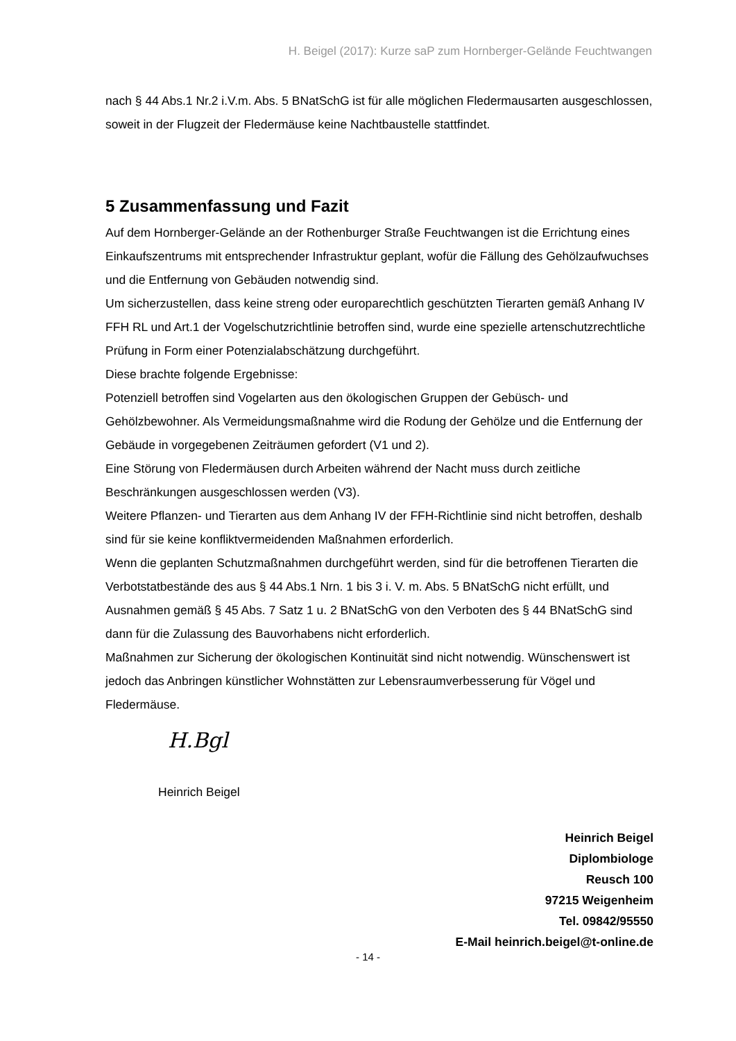H. Beigel (2017): Kurze saP zum Hornberger-Gelände Feuchtwangen
nach § 44 Abs.1 Nr.2 i.V.m. Abs. 5 BNatSchG ist für alle möglichen Fledermausarten ausgeschlossen, soweit in der Flugzeit der Fledermäuse keine Nachtbaustelle stattfindet.
5 Zusammenfassung und Fazit
Auf dem Hornberger-Gelände an der Rothenburger Straße Feuchtwangen ist die Errichtung eines Einkaufszentrums mit entsprechender Infrastruktur geplant, wofür die Fällung des Gehölzaufwuchses und die Entfernung von Gebäuden notwendig sind.
Um sicherzustellen, dass keine streng oder europarechtlich geschützten Tierarten gemäß Anhang IV FFH RL und Art.1 der Vogelschutzrichtlinie betroffen sind, wurde eine spezielle artenschutzrechtliche Prüfung in Form einer Potenzialabschätzung durchgeführt.
Diese brachte folgende Ergebnisse:
Potenziell betroffen sind Vogelarten aus den ökologischen Gruppen der Gebüsch- und Gehölzbewohner. Als Vermeidungsmaßnahme wird die Rodung der Gehölze und die Entfernung der Gebäude in vorgegebenen Zeiträumen gefordert (V1 und 2).
Eine Störung von Fledermäusen durch Arbeiten während der Nacht muss durch zeitliche Beschränkungen ausgeschlossen werden (V3).
Weitere Pflanzen- und Tierarten aus dem Anhang IV der FFH-Richtlinie sind nicht betroffen, deshalb sind für sie keine konfliktvermeidenden Maßnahmen erforderlich.
Wenn die geplanten Schutzmaßnahmen durchgeführt werden, sind für die betroffenen Tierarten die Verbotstatbestände des aus § 44 Abs.1 Nrn. 1 bis 3 i. V. m. Abs. 5 BNatSchG nicht erfüllt, und Ausnahmen gemäß § 45 Abs. 7 Satz 1 u. 2 BNatSchG von den Verboten des § 44 BNatSchG sind dann für die Zulassung des Bauvorhabens nicht erforderlich.
Maßnahmen zur Sicherung der ökologischen Kontinuität sind nicht notwendig. Wünschenswert ist jedoch das Anbringen künstlicher Wohnstätten zur Lebensraumverbesserung für Vögel und Fledermäuse.
H.Bgl
Heinrich Beigel
Heinrich Beigel
Diplombiologe
Reusch 100
97215 Weigenheim
Tel. 09842/95550
E-Mail heinrich.beigel@t-online.de
- 14 -